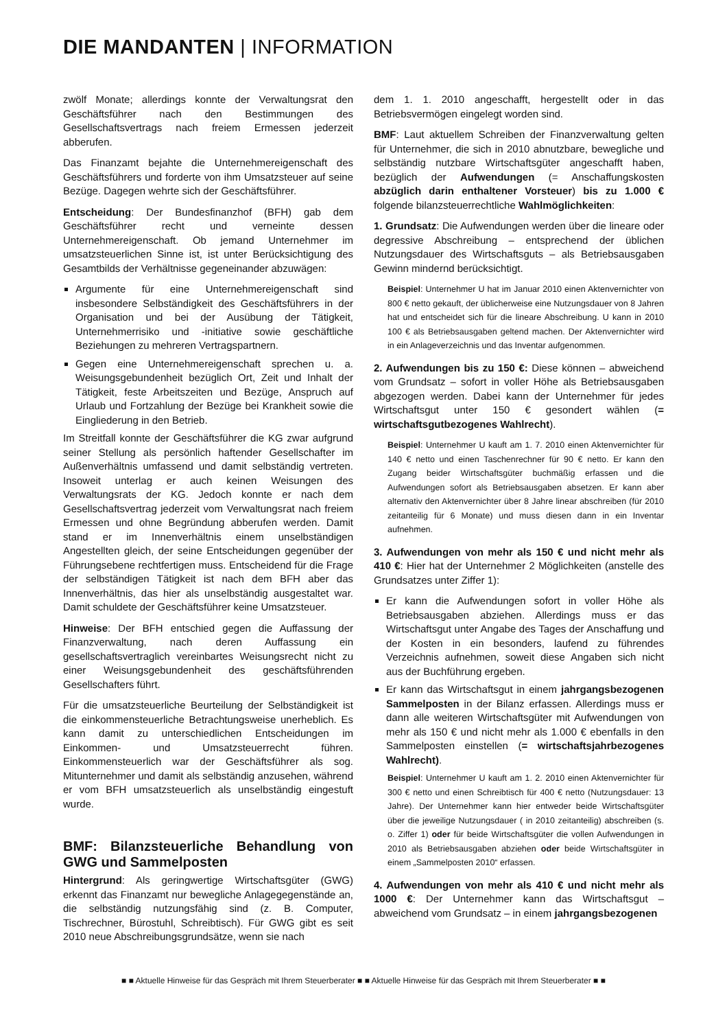DIE MANDANTEN | INFORMATION
zwölf Monate; allerdings konnte der Verwaltungsrat den Geschäftsführer nach den Bestimmungen des Gesellschaftsvertrags nach freiem Ermessen jederzeit abberufen.
Das Finanzamt bejahte die Unternehmereigenschaft des Geschäftsführers und forderte von ihm Umsatzsteuer auf seine Bezüge. Dagegen wehrte sich der Geschäftsführer.
Entscheidung: Der Bundesfinanzhof (BFH) gab dem Geschäftsführer recht und verneinte dessen Unternehmereigenschaft. Ob jemand Unternehmer im umsatzsteuerlichen Sinne ist, ist unter Berücksichtigung des Gesamtbilds der Verhältnisse gegeneinander abzuwägen:
Argumente für eine Unternehmereigenschaft sind insbesondere Selbständigkeit des Geschäftsführers in der Organisation und bei der Ausübung der Tätigkeit, Unternehmerrisiko und -initiative sowie geschäftliche Beziehungen zu mehreren Vertragspartnern.
Gegen eine Unternehmereigenschaft sprechen u. a. Weisungsgebundenheit bezüglich Ort, Zeit und Inhalt der Tätigkeit, feste Arbeitszeiten und Bezüge, Anspruch auf Urlaub und Fortzahlung der Bezüge bei Krankheit sowie die Eingliederung in den Betrieb.
Im Streitfall konnte der Geschäftsführer die KG zwar aufgrund seiner Stellung als persönlich haftender Gesellschafter im Außenverhältnis umfassend und damit selbständig vertreten. Insoweit unterlag er auch keinen Weisungen des Verwaltungsrats der KG. Jedoch konnte er nach dem Gesellschaftsvertrag jederzeit vom Verwaltungsrat nach freiem Ermessen und ohne Begründung abberufen werden. Damit stand er im Innenverhältnis einem unselbständigen Angestellten gleich, der seine Entscheidungen gegenüber der Führungsebene rechtfertigen muss. Entscheidend für die Frage der selbständigen Tätigkeit ist nach dem BFH aber das Innenverhältnis, das hier als unselbständig ausgestaltet war. Damit schuldete der Geschäftsführer keine Umsatzsteuer.
Hinweise: Der BFH entschied gegen die Auffassung der Finanzverwaltung, nach deren Auffassung ein gesellschaftsvertraglich vereinbartes Weisungsrecht nicht zu einer Weisungsgebundenheit des geschäftsführenden Gesellschafters führt.
Für die umsatzsteuerliche Beurteilung der Selbständigkeit ist die einkommensteuerliche Betrachtungsweise unerheblich. Es kann damit zu unterschiedlichen Entscheidungen im Einkommen- und Umsatzsteuerrecht führen. Einkommensteuerlich war der Geschäftsführer als sog. Mitunternehmer und damit als selbständig anzusehen, während er vom BFH umsatzsteuerlich als unselbständig eingestuft wurde.
BMF: Bilanzsteuerliche Behandlung von GWG und Sammelposten
Hintergrund: Als geringwertige Wirtschaftsgüter (GWG) erkennt das Finanzamt nur bewegliche Anlagegegenstände an, die selbständig nutzungsfähig sind (z. B. Computer, Tischrechner, Bürostuhl, Schreibtisch). Für GWG gibt es seit 2010 neue Abschreibungsgrundsätze, wenn sie nach
dem 1. 1. 2010 angeschafft, hergestellt oder in das Betriebsvermögen eingelegt worden sind.
BMF: Laut aktuellem Schreiben der Finanzverwaltung gelten für Unternehmer, die sich in 2010 abnutzbare, bewegliche und selbständig nutzbare Wirtschaftsgüter angeschafft haben, bezüglich der Aufwendungen (= Anschaffungskosten abzüglich darin enthaltener Vorsteuer) bis zu 1.000 € folgende bilanzsteuerrechtliche Wahlmöglichkeiten:
1. Grundsatz: Die Aufwendungen werden über die lineare oder degressive Abschreibung – entsprechend der üblichen Nutzungsdauer des Wirtschaftsguts – als Betriebsausgaben Gewinn mindernd berücksichtigt.
Beispiel: Unternehmer U hat im Januar 2010 einen Aktenvernichter von 800 € netto gekauft, der üblicherweise eine Nutzungsdauer von 8 Jahren hat und entscheidet sich für die lineare Abschreibung. U kann in 2010 100 € als Betriebsausgaben geltend machen. Der Aktenvernichter wird in ein Anlageverzeichnis und das Inventar aufgenommen.
2. Aufwendungen bis zu 150 €: Diese können – abweichend vom Grundsatz – sofort in voller Höhe als Betriebsausgaben abgezogen werden. Dabei kann der Unternehmer für jedes Wirtschaftsgut unter 150 € gesondert wählen (= wirtschaftsgutbezogenes Wahlrecht).
Beispiel: Unternehmer U kauft am 1. 7. 2010 einen Aktenvernichter für 140 € netto und einen Taschenrechner für 90 € netto. Er kann den Zugang beider Wirtschaftsgüter buchmäßig erfassen und die Aufwendungen sofort als Betriebsausgaben absetzen. Er kann aber alternativ den Aktenvernichter über 8 Jahre linear abschreiben (für 2010 zeitanteilig für 6 Monate) und muss diesen dann in ein Inventar aufnehmen.
3. Aufwendungen von mehr als 150 € und nicht mehr als 410 €: Hier hat der Unternehmer 2 Möglichkeiten (anstelle des Grundsatzes unter Ziffer 1):
Er kann die Aufwendungen sofort in voller Höhe als Betriebsausgaben abziehen. Allerdings muss er das Wirtschaftsgut unter Angabe des Tages der Anschaffung und der Kosten in ein besonders, laufend zu führendes Verzeichnis aufnehmen, soweit diese Angaben sich nicht aus der Buchführung ergeben.
Er kann das Wirtschaftsgut in einem jahrgangsbezogenen Sammelposten in der Bilanz erfassen. Allerdings muss er dann alle weiteren Wirtschaftsgüter mit Aufwendungen von mehr als 150 € und nicht mehr als 1.000 € ebenfalls in den Sammelposten einstellen (= wirtschaftsjahrbezogenes Wahlrecht).
Beispiel: Unternehmer U kauft am 1. 2. 2010 einen Aktenvernichter für 300 € netto und einen Schreibtisch für 400 € netto (Nutzungsdauer: 13 Jahre). Der Unternehmer kann hier entweder beide Wirtschaftsgüter über die jeweilige Nutzungsdauer ( in 2010 zeitanteilig) abschreiben (s. o. Ziffer 1) oder für beide Wirtschaftsgüter die vollen Aufwendungen in 2010 als Betriebsausgaben abziehen oder beide Wirtschaftsgüter in einem „Sammelposten 2010“ erfassen.
4. Aufwendungen von mehr als 410 € und nicht mehr als 1000 €: Der Unternehmer kann das Wirtschaftsgut – abweichend vom Grundsatz – in einem jahrgangsbezogenen
■ ■ Aktuelle Hinweise für das Gespräch mit Ihrem Steuerberater ■ ■ Aktuelle Hinweise für das Gespräch mit Ihrem Steuerberater ■ ■